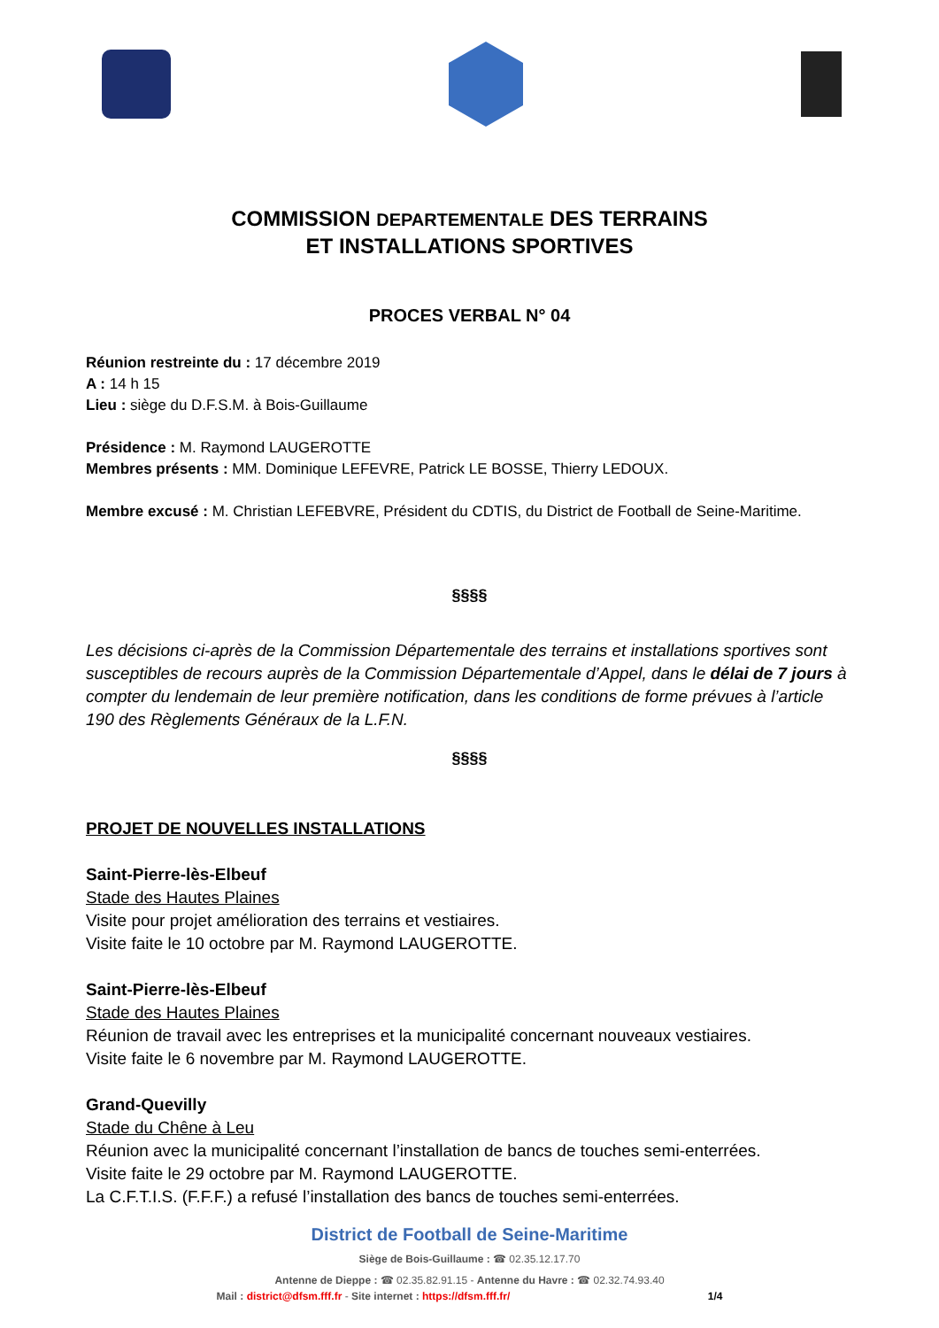COMMISSION DEPARTEMENTALE DES TERRAINS
ET INSTALLATIONS SPORTIVES
PROCES VERBAL N° 04
Réunion restreinte du : 17 décembre 2019
A : 14 h 15
Lieu : siège du D.F.S.M. à Bois-Guillaume
Présidence : M. Raymond LAUGEROTTE
Membres présents : MM. Dominique LEFEVRE, Patrick LE BOSSE, Thierry LEDOUX.
Membre excusé : M. Christian LEFEBVRE, Président du CDTIS, du District de Football de Seine-Maritime.
§§§§
Les décisions ci-après de la Commission Départementale des terrains et installations sportives sont susceptibles de recours auprès de la Commission Départementale d’Appel, dans le délai de 7 jours à compter du lendemain de leur première notification, dans les conditions de forme prévues à l’article 190 des Règlements Généraux de la L.F.N.
§§§§
PROJET DE NOUVELLES INSTALLATIONS
Saint-Pierre-lès-Elbeuf
Stade des Hautes Plaines
Visite pour projet amélioration des terrains et vestiaires.
Visite faite le 10 octobre par M. Raymond LAUGEROTTE.
Saint-Pierre-lès-Elbeuf
Stade des Hautes Plaines
Réunion de travail avec les entreprises et la municipalité concernant nouveaux vestiaires.
Visite faite le 6 novembre par M. Raymond LAUGEROTTE.
Grand-Quevilly
Stade du Chêne à Leu
Réunion avec la municipalité concernant l’installation de bancs de touches semi-enterrées.
Visite faite le 29 octobre par M. Raymond LAUGEROTTE.
La C.F.T.I.S. (F.F.F.) a refusé l’installation des bancs de touches semi-enterrées.
District de Football de Seine-Maritime
Siège de Bois-Guillaume : ☎ 02.35.12.17.70
Antenne de Dieppe : ☎ 02.35.82.91.15 - Antenne du Havre : ☎ 02.32.74.93.40
Mail : district@dfsm.fff.fr - Site internet : https://dfsm.fff.fr/ 1/4